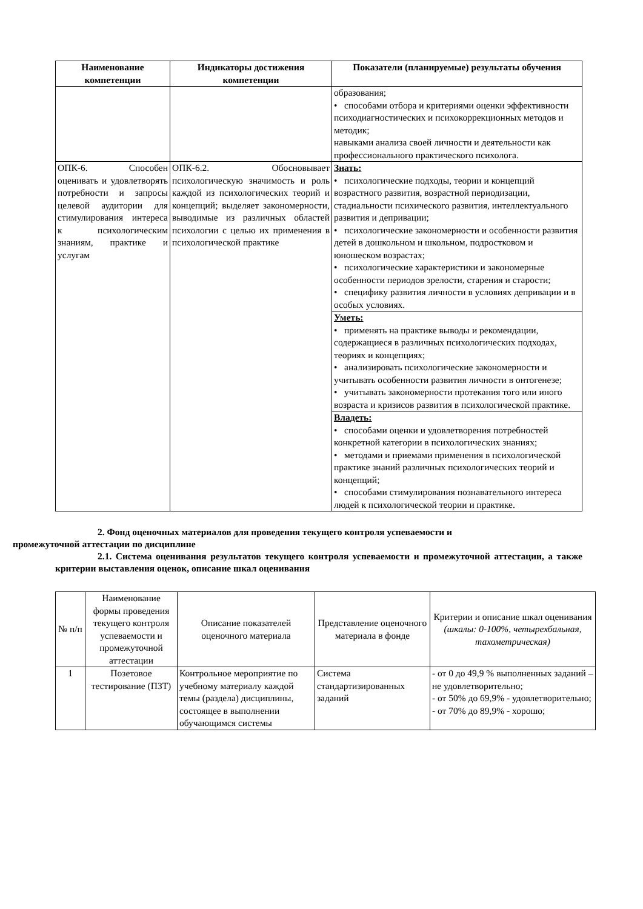| Наименование компетенции | Индикаторы достижения компетенции | Показатели (планируемые) результаты обучения |
| --- | --- | --- |
| | | образования; • способами отбора и критериями оценки эффективности психодиагностических и психокоррекционных методов и методик; навыками анализа своей личности и деятельности как профессионального практического психолога. |
| ОПК-6. Способен оценивать и удовлетворять потребности и запросы целевой аудитории для стимулирования интереса к психологическим знаниям, практике и услугам | ОПК-6.2. Обосновывает психологическую значимость и роль каждой из психологических теорий и концепций; выделяет закономерности, выводимые из различных областей психологии с целью их применения в психологической практике | Знать: • психологические подходы, теории и концепций возрастного развития, возрастной периодизации, стадиальности психического развития, интеллектуального развития и депривации; • психологические закономерности и особенности развития детей в дошкольном и школьном, подростковом и юношеском возрастах; • психологические характеристики и закономерные особенности периодов зрелости, старения и старости; • специфику развития личности в условиях депривации и в особых условиях. |
| | | Уметь: • применять на практике выводы и рекомендации, содержащиеся в различных психологических подходах, теориях и концепциях; • анализировать психологические закономерности и учитывать особенности развития личности в онтогенезе; • учитывать закономерности протекания того или иного возраста и кризисов развития в психологической практике. |
| | | Владеть: • способами оценки и удовлетворения потребностей конкретной категории в психологических знаниях; • методами и приемами применения в психологической практике знаний различных психологических теорий и концепций; • способами стимулирования познавательного интереса людей к психологической теории и практике. |
2. Фонд оценочных материалов для проведения текущего контроля успеваемости и
промежуточной аттестации по дисциплине
2.1. Система оценивания результатов текущего контроля успеваемости и промежуточной аттестации, а также критерии выставления оценок, описание шкал оценивания
| № п/п | Наименование формы проведения текущего контроля успеваемости и промежуточной аттестации | Описание показателей оценочного материала | Представление оценочного материала в фонде | Критерии и описание шкал оценивания (шкалы: 0-100%, четырехбальная, тахометрическая) |
| 1 | Позетовое тестирование (ПЗТ) | Контрольное мероприятие по учебному материалу каждой темы (раздела) дисциплины, состоящее в выполнении обучающимся системы | Система стандартизированных заданий | - от 0 до 49,9 % выполненных заданий – не удовлетворительно; - от 50% до 69,9% - удовлетворительно; - от 70% до 89,9% - хорошо; |